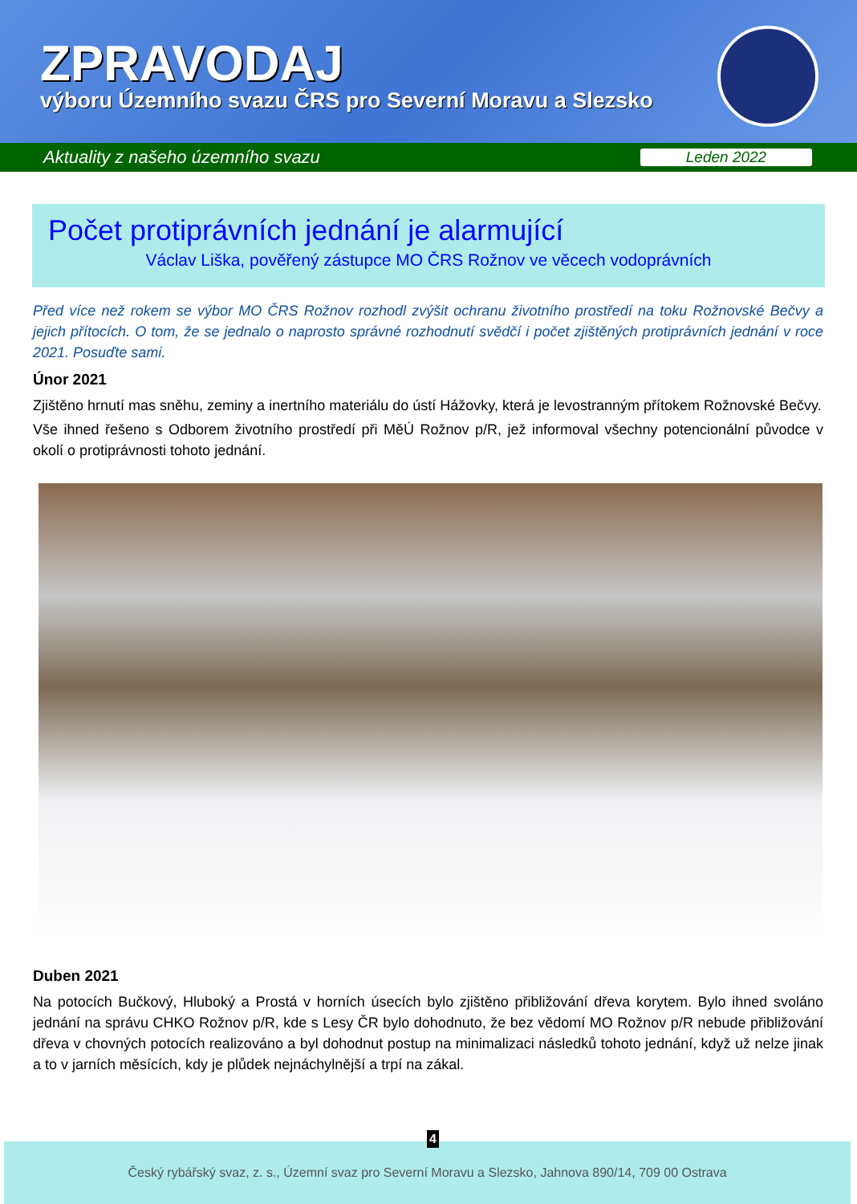ZPRAVODAJ
výboru Územního svazu ČRS pro Severní Moravu a Slezsko
Aktuality z našeho územního svazu Leden 2022
Počet protiprávních jednání je alarmující
Václav Liška, pověřený zástupce MO ČRS Rožnov ve věcech vodoprávních
Před více než rokem se výbor MO ČRS Rožnov rozhodl zvýšit ochranu životního prostředí na toku Rožnovské Bečvy a jejich přítocích. O tom, že se jednalo o naprosto správné rozhodnutí svědčí i počet zjištěných protiprávních jednání v roce 2021. Posuďte sami.
Únor 2021
Zjištěno hrnutí mas sněhu, zeminy a inertního materiálu do ústí Hážovky, která je levostranným přítokem Rožnovské Bečvy.
Vše ihned řešeno s Odborem životního prostředí při MěÚ Rožnov p/R, jež informoval všechny potencionální původce v okolí o protiprávnosti tohoto jednání.
Duben 2021
Na potocích Bučkový, Hluboký a Prostá v horních úsecích bylo zjištěno přibližování dřeva korytem. Bylo ihned svoláno jednání na správu CHKO Rožnov p/R, kde s Lesy ČR bylo dohodnuto, že bez vědomí MO Rožnov p/R nebude přibližování dřeva v chovných potocích realizováno a byl dohodnut postup na minimalizaci následků tohoto jednání, když už nelze jinak a to v jarních měsících, kdy je plůdek nejnáchylnější a trpí na zákal.
4
Český rybářský svaz, z. s., Územní svaz pro Severní Moravu a Slezsko, Jahnova 890/14, 709 00 Ostrava